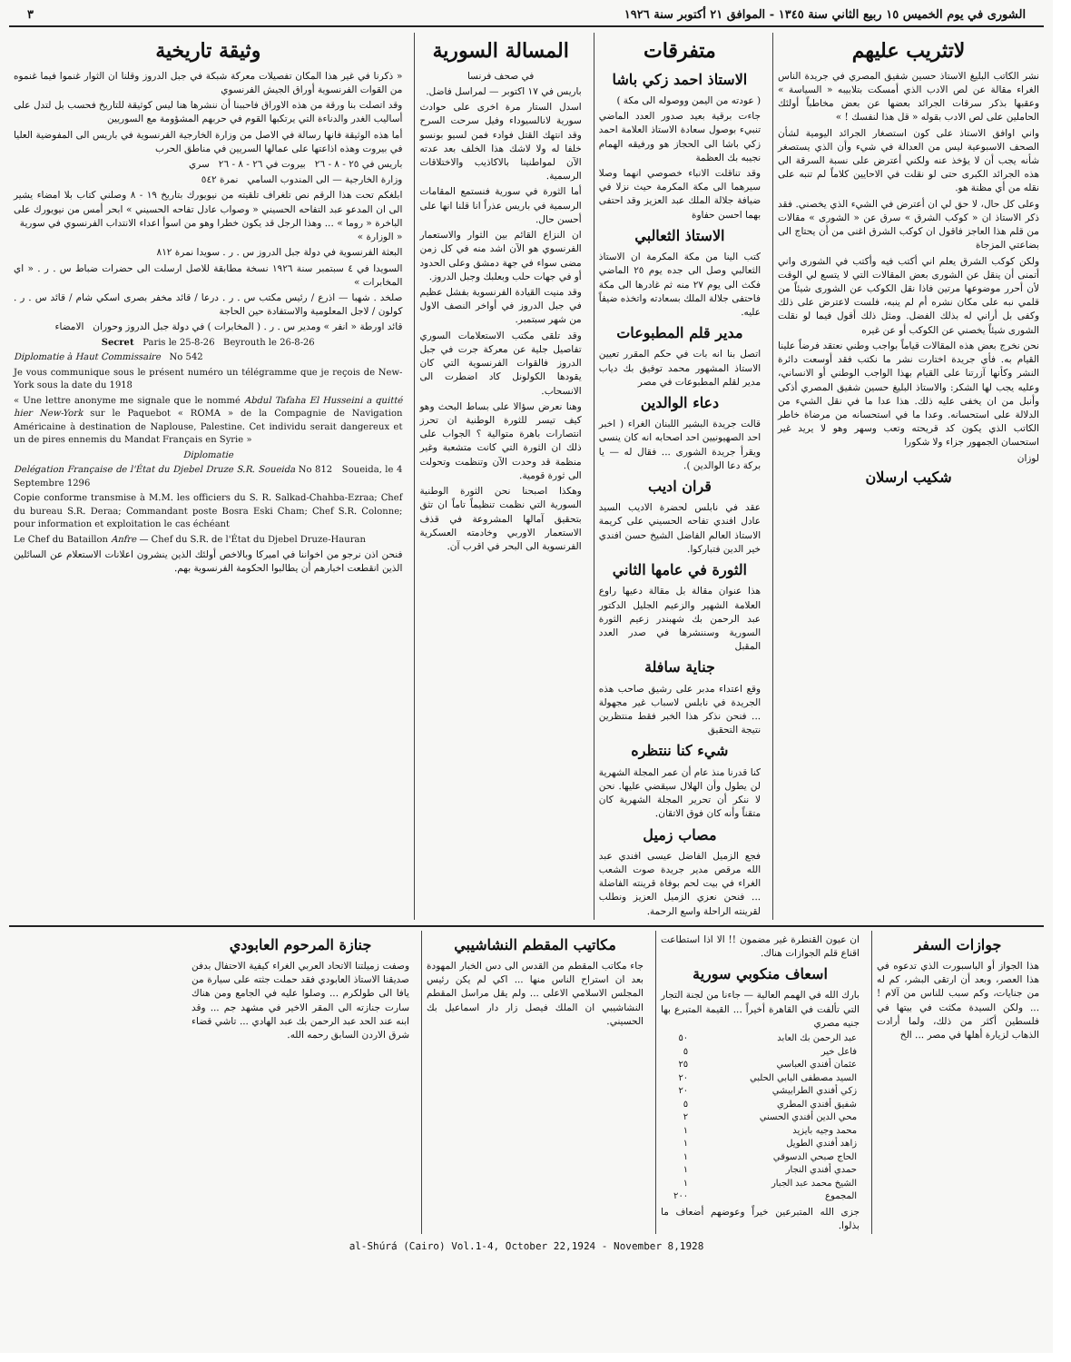الشورى في يوم الخميس ١٥ ربيع الثاني سنة ١٣٤٥ - الموافق ٢١ أكتوبر سنة ١٩٢٦ ٣
لاتثريب عليهم
نشر الكاتب البليغ الاستاذ حسين شفيق المصري في جريدة الناس الغراء مقالة عن لص الادب الذي أمسكت بتلابيبه « السياسة » وعقبها بذكر سرقات الجرائد بعضها عن بعض مخاطباً أولئك الحاملين على لص الادب بقوله « قل هذا لنفسك ! »
واني اوافق الاستاذ على كون استصغار الجرائد اليومية لشأن الصحف الاسبوعية ليس من العدالة في شيء وأن الذي يستصغر شأنه يجب أن لا يؤخذ عنه ولكني أعترض على نسبة السرقة الى هذه الجرائد الكبرى حتى لو نقلت في الاحايين كلاماً لم تنبه على نقله من أي مظنة هو.
وعلى كل حال، لا حق لي ان أعترض في الشيء الذي يخصني. فقد ذكر الاستاذ ان « كوكب الشرق » سرق عن « الشورى » مقالات من قلم هذا العاجز فاقول ان كوكب الشرق اغنى من أن يحتاج الى بضاعتي المزجاة
ولكن كوكب الشرق يعلم اني أكتب فيه وأكتب في الشورى واني أتمنى أن ينقل عن الشورى بعض المقالات التي لا يتسع لي الوقت لأن أحرر موضوعها مرتين فاذا نقل الكوكب عن الشورى شيئاً من قلمي نبه على مكان نشره أم لم ينبه، فلست لاعترض على ذلك وكفى بل أراني له بذلك الفضل. ومثل ذلك أقول فيما لو نقلت الشورى شيئاً يخصني عن الكوكب أو عن غيره
نحن نخرج بعض هذه المقالات قياماً بواجب وطني نعتقد فرضاً علينا القيام به. فأي جريدة اختارت نشر ما نكتب فقد أوسعت دائرة النشر وكأنها آزرتنا على القيام بهذا الواجب الوطني أو الانساني، وعليه يجب لها الشكر: والاستاذ البليغ حسين شفيق المصري أذكى وأنبل من ان يخفى عليه ذلك. هذا عدا ما في نقل الشيء من الدلالة على استحسانه. وعدا ما في استحسانه من مرضاة خاطر الكاتب الذي يكون كد قريحته وتعب وسهر وهو لا يريد غير استحسان الجمهور جزاء ولا شكورا
لوزان
شكيب ارسلان
متفرقات
الاستاذ احمد زكي باشا
( عودته من اليمن ووصوله الى مكة )
جاءت برقية بعيد صدور العدد الماضي تنبيء بوصول سعادة الاستاذ العلامة احمد زكي باشا الى الحجاز هو ورفيقه الهمام نجيبه بك العظمة
وقد تناقلت الانباء خصوصي انهما وصلا سيرهما الى مكة المكرمة حيث نزلا في ضيافة جلالة الملك عبد العزيز وقد احتفى بهما احسن حفاوة
الاستاذ الثعالبي
كتب الينا من مكة المكرمة ان الاستاذ الثعالبي وصل الى جده يوم ٢٥ الماضي فكث الى يوم ٢٧ منه ثم غادرها الى مكة فاحتفى جلالة الملك بسعادته واتخذه ضيفاً عليه.
مدير قلم المطبوعات
اتصل بنا انه بات في حكم المقرر تعيين الاستاذ المشهور محمد توفيق بك دياب مدير لقلم المطبوعات في مصر
دعاء الوالدين
قالت جريدة البشير اللبنان الغراء ( اخبر احد الصهيونيين احد اصحابه انه كان ينسى ويقرأ جريدة الشورى ... فقال له — يا بركة دعا الوالدين ).
قران اديب
عقد في نابلس لحضرة الاديب السيد عادل افندي تفاحه الحسيني على كريمة الاستاذ العالم الفاضل الشيخ حسن افندي خير الدين فتباركوا.
الثورة في عامها الثاني
هذا عنوان مقالة بل مقالة دعيها راوع العلامة الشهير والزعيم الجليل الدكتور عبد الرحمن بك شهبندر زعيم الثورة السورية وسننشرها في صدر العدد المقبل
جناية سافلة
وقع اعتداء مدبر على رشيق صاحب هذه الجريدة في نابلس لاسباب غير مجهولة ... فنحن نذكر هذا الخبر فقط منتظرين نتيجة التحقيق
شيء كنا ننتظره
كنا قدرنا منذ عام أن عمر المجلة الشهرية لن يطول وأن الهلال سيقضي عليها. نحن لا ننكر أن تحرير المجلة الشهرية كان متقناً وأنه كان فوق الاتقان.
مصاب زميل
فجع الزميل الفاضل عيسى افندي عبد الله مرقص مدير جريدة صوت الشعب الغراء في بيت لحم بوفاة قرينته الفاضلة ... فنحن نعزي الزميل العزيز ونطلب لقرينته الراحلة واسع الرحمة.
المسالة السورية
في صحف فرنسا
باريس في ١٧ اكتوبر — لمراسل فاضل.
اسدل الستار مرة اخرى على حوادث سورية لانالسيوداء وفيل سرحت السرح وقد انتهك القتل فوادء فمن لسيو بونسو خلفا له ولا لاشك هذا الخلف بعد عدته الآن لمواطنينا بالاكاذيب والاختلاقات الرسمية.
أما الثورة في سورية فنستمع المقامات الرسمية في باريس عذراً انا قلنا انها على أحسن حال.
ان النزاع القائم بين الثوار والاستعمار الفرنسوي هو الآن اشد منه في كل زمن مضى سواء في جهة دمشق وعلى الحدود أو في جهات حلب وبعلبك وجبل الدروز.
وقد منيت القيادة الفرنسوية بفشل عظيم في جبل الدروز في أواخر النصف الاول من شهر سبتمبر.
وقد تلقى مكتب الاستعلامات السوري تفاصيل جلية عن معركة جرت في جبل الدروز فالقوات الفرنسوية التي كان يقودها الكولونل كاد اضطرت الى الانسحاب.
وهنا نعرض سؤالا على بساط البحث وهو كيف تيسر للثورة الوطنية ان تحرز انتصارات باهرة متوالية ؟ الجواب على ذلك ان الثورة التي كانت متشعبة وغير منظمة قد وحدت الآن وتنظمت وتحولت الى ثورة قومية.
وهكذا اصبحنا نحن الثورة الوطنية السورية التي نظمت تنظيماً تاماً ان تثق بتحقيق آمالها المشروعة في قذف الاستعمار الاوربي وخادمته العسكرية الفرنسوية الى البحر في اقرب آن.
وثيقة تاريخية
« ذكرنا في غير هذا المكان تفصيلات معركة شبكة في جبل الدروز وقلنا ان الثوار غنموا فيما غنموه من القوات الفرنسوية أوراق الجيش الفرنسوي
وقد اتصلت بنا ورقة من هذه الاوراق فاحببنا أن ننشرها هنا ليس كوثيقة للتاريخ فحسب بل لتدل على أساليب الغدر والدناءة التي يرتكبها القوم في حربهم المشؤومة مع السوريين
أما هذه الوثيقة فانها رسالة في الاصل من وزارة الخارجية الفرنسوية في باريس الى المفوضية العليا في بيروت وهذه اذاعتها على عمالها السريين في مناطق الحرب
باريس في ٢٥ - ٨ - ٢٦ بيروت في ٢٦ - ٨ - ٢٦ سري
وزارة الخارجية — الى المندوب السامي نمرة ٥٤٢
ابلغكم تحت هذا الرقم نص تلغراف تلقيته من نيويورك بتاريخ ١٩ - ٨ وصلني كتاب بلا امضاء يشير الى ان المدعو عبد التفاحه الحسيني « وصواب عادل تفاحه الحسيني » ابحر أمس من نيويورك على الباخرة « روما » ... وهذا الرجل قد يكون خطرا وهو من اسوأ اعداء الانتداب الفرنسوي في سورية « الوزارة »
البعثة الفرنسوية في دولة جبل الدروز س . ر . سويدا نمرة ٨١٢
السويدا في ٤ سبتمبر سنة ١٩٢٦ نسخة مطابقة للاصل ارسلت الى حضرات ضباط س . ر . « اي المخابرات »
صلخد . شهبا — اذرع / رئيس مكتب س . ر . درعا / قائد مخفر بصرى اسكي شام / قائد س . ر . كولون / لاجل المعلومية والاستفادة حين الحاجة
قائد اورطة « انفر » ومدير س . ر . ( المخابرات ) في دولة جبل الدروز وحوران الامضاء
Secret Paris le 25-8-26 Beyrouth le 26-8-26
Diplomatie à Haut Commissaire No 542
Je vous communique sous le présent numéro un télégramme que je reçois de New-York sous la date du 1918
« Une lettre anonyme me signale que le nommé Abdul Tafaha El Husseini a quitté hier New-York sur le Paquebot « ROMA » de la Compagnie de Navigation Américaine à destination de Naplouse, Palestine. Cet individu serait dangereux et un de pires ennemis du Mandat Français en Syrie »
Diplomatie
Delégation Française de l'État du Djebel Druze S.R. Soueida No 812 Soueida, le 4 Septembre 1296
Copie conforme transmise à M.M. les officiers du S. R. Salkad-Chahba-Ezraa; Chef du bureau S.R. Deraa; Commandant poste Bosra Eski Cham; Chef S.R. Colonne; pour information et exploitation le cas échéant
Le Chef du Bataillon Anfre — Chef du S.R. de l'État du Djebel Druze-Hauran
فنحن اذن نرجو من اخواننا في اميركا وبالاخص أولئك الذين ينشرون اعلانات الاستعلام عن السائلين الذين انقطعت اخبارهم أن يطالبوا الحكومة الفرنسوية بهم.
جوازات السفر
هذا الجواز أو الباسبورت الذي تدعوه في هذا العصر، وبعد أن ارتقى البشر، كم له من جنايات، وكم سبب للناس من آلام ! ... ولكن السيدة مكثت في بيتها في فلسطين أكثر من ذلك، ولما أرادت الذهاب لزيارة أهلها في مصر ... الخ
ان عيون القنطرة غير مضمون !! الا اذا استطاعت اقناع قلم الجوازات هناك.
اسعاف منكوبي سورية
بارك الله في الهمم العالية — جاءنا من لجنة التجار التي تألفت في القاهرة أخيراً ... القيمة المتبرع بها جنيه مصري
| عبد الرحمن بك العابد | ٥٠ |
| فاعل خير | ٥ |
| عثمان أفندي العباسي | ٢٥ |
| السيد مصطفى البابي الحلبي | ٢٠ |
| زكي أفندي الطرابيشي | ٢٠ |
| شفيق أفندي المطري | ٥ |
| محي الدين أفندي الحسني | ٢ |
| محمد وجيه بايزيد | ١ |
| زاهد أفندي الطويل | ١ |
| الحاج صبحي الدسوقي | ١ |
| حمدي أفندي النجار | ١ |
| الشيخ محمد عبد الجبار | ١ |
| المجموع | ٢٠٠ |
جزى الله المتبرعين خيراً وعوضهم أضعاف ما بذلوا.
مكاتيب المقطم النشاشيبي
جاء مكاتب المقطم من القدس الى دس الخبار المهودة بعد ان استراح الناس منها ... اكي لم يكن رئيس المجلس الاسلامي الاعلى ... ولم يقل مراسل المقطم النشاشيبي ان الملك فيصل زار دار اسماعيل بك الحسيني.
جنازة المرحوم العابودي
وصفت زميلتنا الاتحاد العربي الغراء كيفية الاحتفال بدفن صديقنا الاستاذ العابودي فقد حملت جثته على سيارة من يافا الى طولكرم ... وصلوا عليه في الجامع ومن هناك سارت جنازته الى المقر الاخير في مشهد جم ... وقد ابنه عند الحد عبد الرحمن بك عبد الهادي ... تاشي قضاء شرق الاردن السابق رحمه الله.
al-Shúrá (Cairo) Vol.1-4, October 22,1924 - November 8,1928